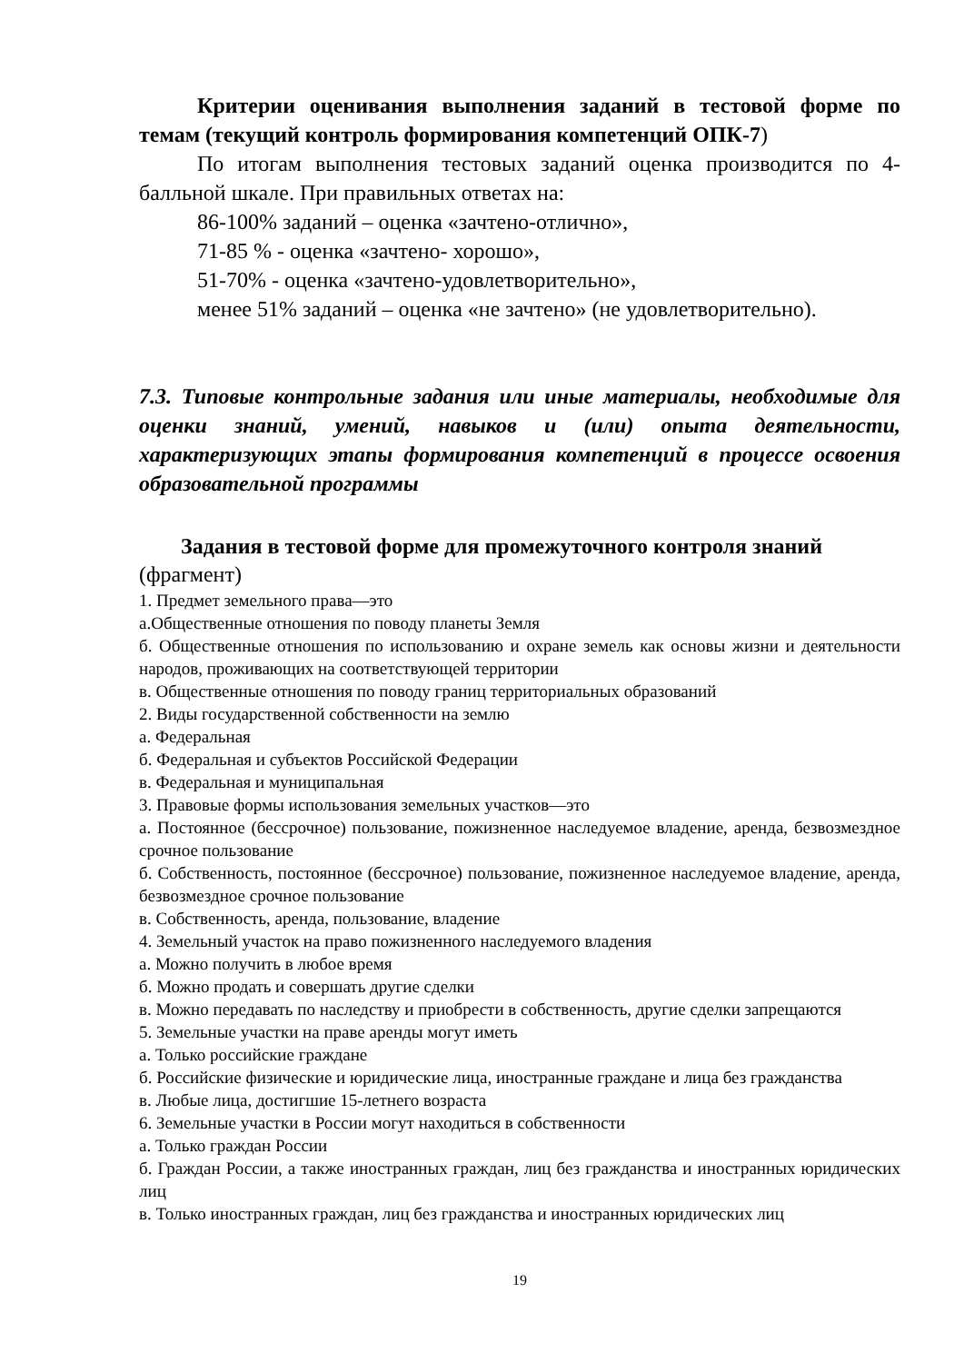Критерии оценивания выполнения заданий в тестовой форме по темам (текущий контроль формирования компетенций ОПК-7)
По итогам выполнения тестовых заданий оценка производится по 4-балльной шкале. При правильных ответах на:
86-100% заданий – оценка «зачтено-отлично»,
71-85 % - оценка «зачтено- хорошо»,
51-70% - оценка «зачтено-удовлетворительно»,
менее 51% заданий – оценка «не зачтено» (не удовлетворительно).
7.3. Типовые контрольные задания или иные материалы, необходимые для оценки знаний, умений, навыков и (или) опыта деятельности, характеризующих этапы формирования компетенций в процессе освоения образовательной программы
Задания в тестовой форме для промежуточного контроля знаний
(фрагмент)
1. Предмет земельного права—это
а.Общественные отношения по поводу планеты Земля
б. Общественные отношения по использованию и охране земель как основы жизни и деятельности народов, проживающих на соответствующей территории
в. Общественные отношения по поводу границ территориальных образований
2. Виды государственной собственности на землю
а. Федеральная
б. Федеральная и субъектов Российской Федерации
в. Федеральная и муниципальная
3. Правовые формы использования земельных участков—это
а. Постоянное (бессрочное) пользование, пожизненное наследуемое владение, аренда, безвозмездное срочное пользование
б. Собственность, постоянное (бессрочное) пользование, пожизненное наследуемое владение, аренда, безвозмездное срочное пользование
в. Собственность, аренда, пользование, владение
4. Земельный участок на право пожизненного наследуемого владения
а. Можно получить в любое время
б. Можно продать и совершать другие сделки
в. Можно передавать по наследству и приобрести в собственность, другие сделки запрещаются
5. Земельные участки на праве аренды могут иметь
а. Только российские граждане
б. Российские физические и юридические лица, иностранные граждане и лица без гражданства
в. Любые лица, достигшие 15-летнего возраста
6. Земельные участки в России могут находиться в собственности
а. Только граждан России
б. Граждан России, а также иностранных граждан, лиц без гражданства и иностранных юридических лиц
в. Только иностранных граждан, лиц без гражданства и иностранных юридических лиц
19